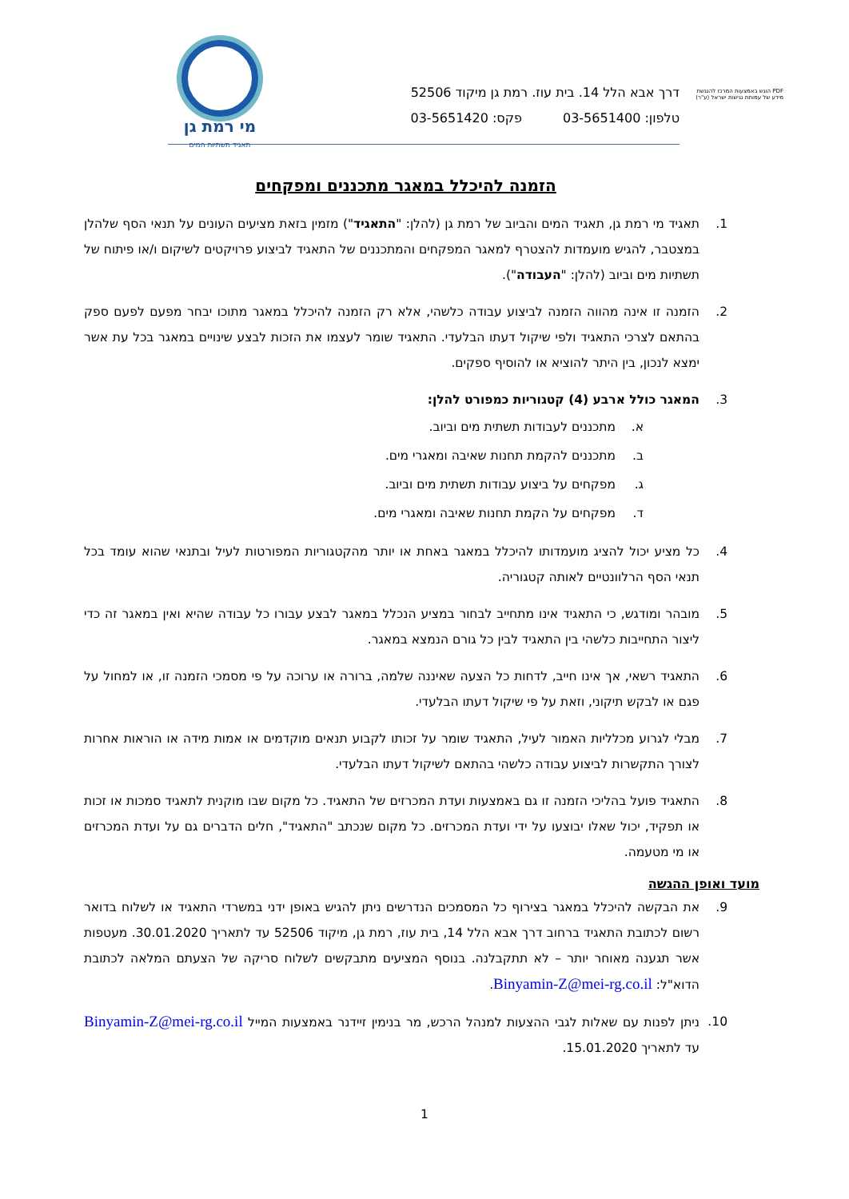מי רמת גן
תאגיד תשתיות המים
דרך אבא הלל 14. בית עוז. רמת גן מיקוד 52506
טלפון: 03-5651400 פקס: 03-5651420
PDF הוגש באמצעות המרכז להנגשת מידע של עמותת נגישות ישראל (ע"ר)
הזמנה להיכלל במאגר מתכננים ומפקחים
1. תאגיד מי רמת גן, תאגיד המים והביוב של רמת גן (להלן: "התאגיד") מזמין בזאת מציעים העונים על תנאי הסף שלהלן במצטבר, להגיש מועמדות להצטרף למאגר המפקחים והמתכננים של התאגיד לביצוע פרויקטים לשיקום ו/או פיתוח של תשתיות מים וביוב (להלן: "העבודה").
2. הזמנה זו אינה מהווה הזמנה לביצוע עבודה כלשהי, אלא רק הזמנה להיכלל במאגר מתוכו יבחר מפעם לפעם ספק בהתאם לצרכי התאגיד ולפי שיקול דעתו הבלעדי. התאגיד שומר לעצמו את הזכות לבצע שינויים במאגר בכל עת אשר ימצא לנכון, בין היתר להוציא או להוסיף ספקים.
3. המאגר כולל ארבע (4) קטגוריות כמפורט להלן:
א. מתכננים לעבודות תשתית מים וביוב.
ב. מתכננים להקמת תחנות שאיבה ומאגרי מים.
ג. מפקחים על ביצוע עבודות תשתית מים וביוב.
ד. מפקחים על הקמת תחנות שאיבה ומאגרי מים.
4. כל מציע יכול להציג מועמדותו להיכלל במאגר באחת או יותר מהקטגוריות המפורטות לעיל ובתנאי שהוא עומד בכל תנאי הסף הרלוונטיים לאותה קטגוריה.
5. מובהר ומודגש, כי התאגיד אינו מתחייב לבחור במציע הנכלל במאגר לבצע עבורו כל עבודה שהיא ואין במאגר זה כדי ליצור התחייבות כלשהי בין התאגיד לבין כל גורם הנמצא במאגר.
6. התאגיד רשאי, אך אינו חייב, לדחות כל הצעה שאיננה שלמה, ברורה או ערוכה על פי מסמכי הזמנה זו, או למחול על פגם או לבקש תיקוני, וזאת על פי שיקול דעתו הבלעדי.
7. מבלי לגרוע מכלליות האמור לעיל, התאגיד שומר על זכותו לקבוע תנאים מוקדמים או אמות מידה או הוראות אחרות לצורך התקשרות לביצוע עבודה כלשהי בהתאם לשיקול דעתו הבלעדי.
8. התאגיד פועל בהליכי הזמנה זו גם באמצעות ועדת המכרזים של התאגיד. כל מקום שבו מוקנית לתאגיד סמכות או זכות או תפקיד, יכול שאלו יבוצעו על ידי ועדת המכרזים. כל מקום שנכתב "התאגיד", חלים הדברים גם על ועדת המכרזים או מי מטעמה.
מועד ואופן ההגשה
9. את הבקשה להיכלל במאגר בצירוף כל המסמכים הנדרשים ניתן להגיש באופן ידני במשרדי התאגיד או לשלוח בדואר רשום לכתובת התאגיד ברחוב דרך אבא הלל 14, בית עוז, רמת גן, מיקוד 52506 עד לתאריך 30.01.2020. מעטפות אשר תגענה מאוחר יותר – לא תתקבלנה. בנוסף המציעים מתבקשים לשלוח סריקה של הצעתם המלאה לכתובת הדוא"ל: Binyamin-Z@mei-rg.co.il.
10. ניתן לפנות עם שאלות לגבי ההצעות למנהל הרכש, מר בנימין זיידנר באמצעות המייל Binyamin-Z@mei-rg.co.il עד לתאריך 15.01.2020.
1